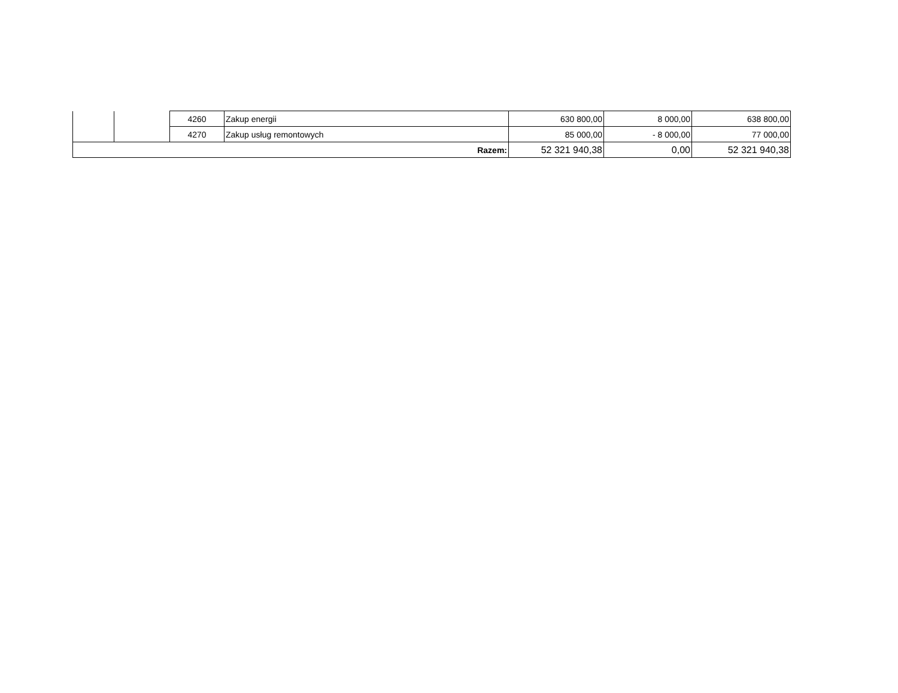| | | 4260 | Zakup energii | 630 800,00 | 8 000,00 | 638 800,00 |
| | | 4270 | Zakup usług remontowych | 85 000,00 | - 8 000,00 | 77 000,00 |
| Razem: | | | | 52 321 940,38 | 0,00 | 52 321 940,38 |